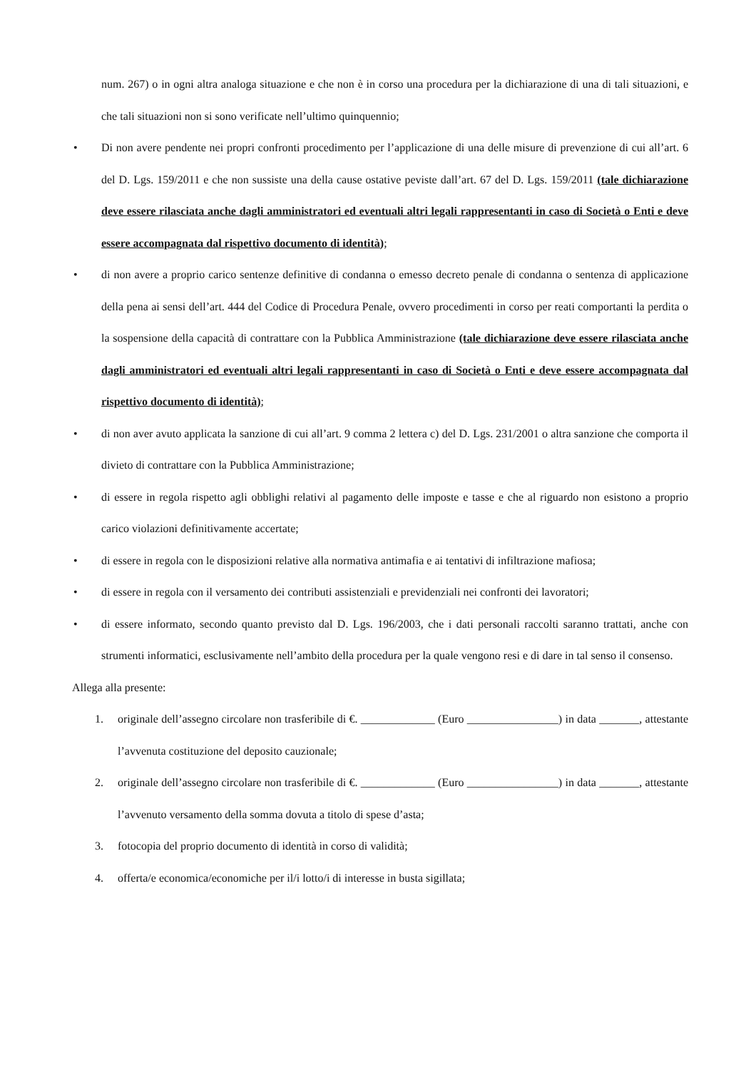num. 267) o in ogni altra analoga situazione e che non è in corso una procedura per la dichiarazione di una di tali situazioni, e che tali situazioni non si sono verificate nell’ultimo quinquennio;
• Di non avere pendente nei propri confronti procedimento per l’applicazione di una delle misure di prevenzione di cui all’art. 6 del D. Lgs. 159/2011 e che non sussiste una della cause ostative peviste dall’art. 67 del D. Lgs. 159/2011 (tale dichiarazione deve essere rilasciata anche dagli amministratori ed eventuali altri legali rappresentanti in caso di Società o Enti e deve essere accompagnata dal rispettivo documento di identità);
• di non avere a proprio carico sentenze definitive di condanna o emesso decreto penale di condanna o sentenza di applicazione della pena ai sensi dell’art. 444 del Codice di Procedura Penale, ovvero procedimenti in corso per reati comportanti la perdita o la sospensione della capacità di contrattare con la Pubblica Amministrazione (tale dichiarazione deve essere rilasciata anche dagli amministratori ed eventuali altri legali rappresentanti in caso di Società o Enti e deve essere accompagnata dal rispettivo documento di identità);
• di non aver avuto applicata la sanzione di cui all’art. 9 comma 2 lettera c) del D. Lgs. 231/2001 o altra sanzione che comporta il divieto di contrattare con la Pubblica Amministrazione;
• di essere in regola rispetto agli obblighi relativi al pagamento delle imposte e tasse e che al riguardo non esistono a proprio carico violazioni definitivamente accertate;
• di essere in regola con le disposizioni relative alla normativa antimafia e ai tentativi di infiltrazione mafiosa;
• di essere in regola con il versamento dei contributi assistenziali e previdenziali nei confronti dei lavoratori;
• di essere informato, secondo quanto previsto dal D. Lgs. 196/2003, che i dati personali raccolti saranno trattati, anche con strumenti informatici, esclusivamente nell’ambito della procedura per la quale vengono resi e di dare in tal senso il consenso.
Allega alla presente:
1. originale dell’assegno circolare non trasferibile di €. _____________ (Euro ________________) in data _______, attestante l’avvenuta costituzione del deposito cauzionale;
2. originale dell’assegno circolare non trasferibile di €. _____________ (Euro ________________) in data _______, attestante l’avvenuto versamento della somma dovuta a titolo di spese d’asta;
3. fotocopia del proprio documento di identità in corso di validità;
4. offerta/e economica/economiche per il/i lotto/i di interesse in busta sigillata;